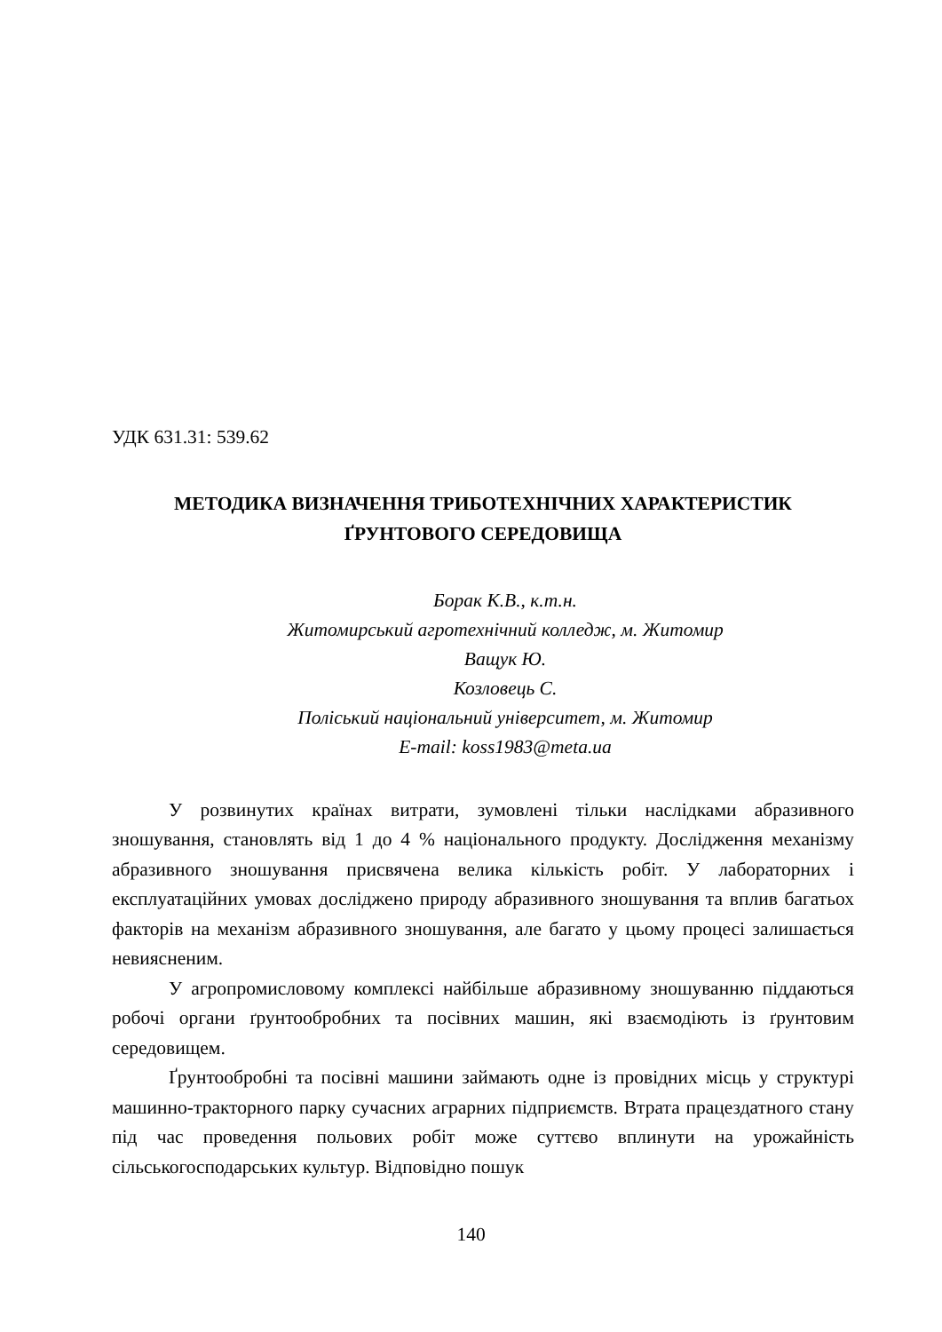УДК 631.31: 539.62
МЕТОДИКА ВИЗНАЧЕННЯ ТРИБОТЕХНІЧНИХ ХАРАКТЕРИСТИК
ҐРУНТОВОГО СЕРЕДОВИЩА
Борак К.В., к.т.н.
Житомирський агротехнічний колледж, м. Житомир
Ващук Ю.
Козловець С.
Поліський національний університет, м. Житомир
E-mail: koss1983@meta.ua
У розвинутих країнах витрати, зумовлені тільки наслідками абразивного зношування, становлять від 1 до 4 % національного продукту. Дослідження механізму абразивного зношування присвячена велика кількість робіт. У лабораторних і експлуатаційних умовах досліджено природу абразивного зношування та вплив багатьох факторів на механізм абразивного зношування, але багато у цьому процесі залишається невиясненим.
У агропромисловому комплексі найбільше абразивному зношуванню піддаються робочі органи ґрунтообробних та посівних машин, які взаємодіють із ґрунтовим середовищем.
Ґрунтообробні та посівні машини займають одне із провідних місць у структурі машинно-тракторного парку сучасних аграрних підприємств. Втрата працездатного стану під час проведення польових робіт може суттєво вплинути на урожайність сільськогосподарських культур. Відповідно пошук
140